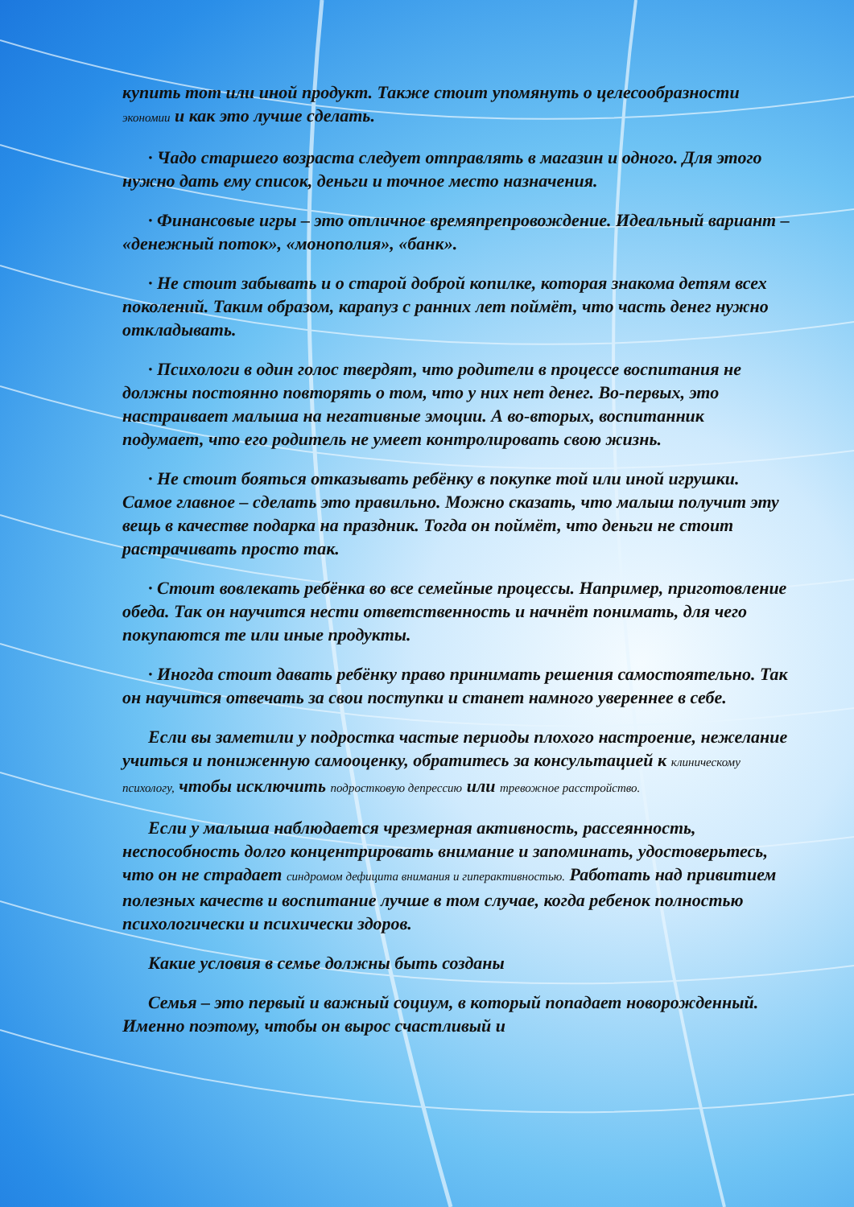купить тот или иной продукт. Также стоит упомянуть о целесообразности экономии и как это лучше сделать.
· Чадо старшего возраста следует отправлять в магазин и одного. Для этого нужно дать ему список, деньги и точное место назначения.
· Финансовые игры – это отличное времяпрепровождение. Идеальный вариант – «денежный поток», «монополия», «банк».
· Не стоит забывать и о старой доброй копилке, которая знакома детям всех поколений. Таким образом, карапуз с ранних лет поймёт, что часть денег нужно откладывать.
· Психологи в один голос твердят, что родители в процессе воспитания не должны постоянно повторять о том, что у них нет денег. Во-первых, это настраивает малыша на негативные эмоции. А во-вторых, воспитанник подумает, что его родитель не умеет контролировать свою жизнь.
· Не стоит бояться отказывать ребёнку в покупке той или иной игрушки. Самое главное – сделать это правильно. Можно сказать, что малыш получит эту вещь в качестве подарка на праздник. Тогда он поймёт, что деньги не стоит растрачивать просто так.
· Стоит вовлекать ребёнка во все семейные процессы. Например, приготовление обеда. Так он научится нести ответственность и начнёт понимать, для чего покупаются те или иные продукты.
· Иногда стоит давать ребёнку право принимать решения самостоятельно. Так он научится отвечать за свои поступки и станет намного увереннее в себе.
Если вы заметили у подростка частые периоды плохого настроение, нежелание учиться и пониженную самооценку, обратитесь за консультацией к клиническому психологу, чтобы исключить подростковую депрессию или тревожное расстройство.
Если у малыша наблюдается чрезмерная активность, рассеянность, неспособность долго концентрировать внимание и запоминать, удостоверьтесь, что он не страдает синдромом дефицита внимания и гиперактивностью. Работать над привитием полезных качеств и воспитание лучше в том случае, когда ребенок полностью психологически и психически здоров.
Какие условия в семье должны быть созданы
Семья – это первый и важный социум, в который попадает новорожденный. Именно поэтому, чтобы он вырос счастливый и